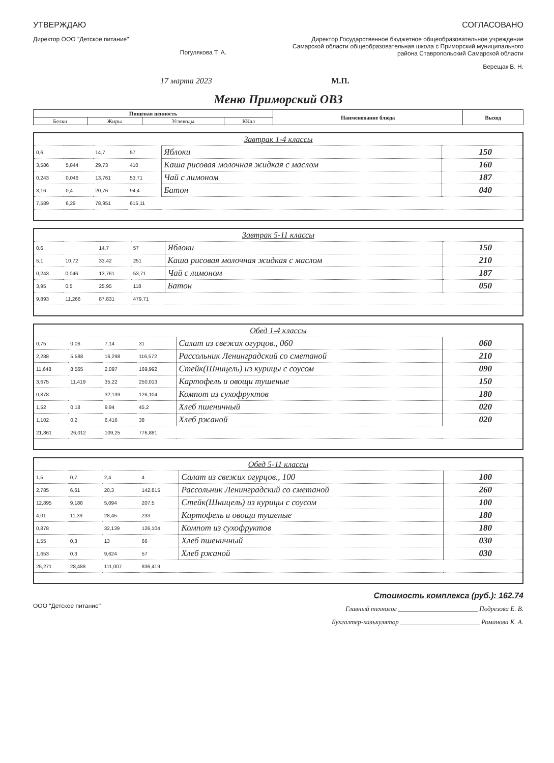УТВЕРЖДАЮ
Директор ООО "Детское питание"
Погулякова Т. А.
СОГЛАСОВАНО
Директор Государственное бюджетное общеобразовательное учреждение Самарской области общеобразовательная школа с Приморский муниципального района Ставропольский Самарской области
Верещак В. Н.
17 марта 2023 М.П.
Меню Приморский ОВЗ
| Пищевая ценность | | | | Наименование блюда | Выход |
| --- | --- | --- | --- | --- | --- |
| Белки | Жиры | Углеводы | ККал | | |
| Завтрак 1-4 классы | | | | | |
| 0,6 | | 14,7 | 57 | Яблоки | 150 |
| 3,586 | 5,844 | 29,73 | 410 | Каша рисовая молочная жидкая с маслом | 160 |
| 0,243 | 0,046 | 13,761 | 53,71 | Чай с лимоном | 187 |
| 3,16 | 0,4 | 20,76 | 94,4 | Батон | 040 |
| 7,589 | 6,29 | 78,951 | 615,11 | | |
| Завтрак 5-11 классы | | | | | |
| 0,6 | | 14,7 | 57 | Яблоки | 150 |
| 5,1 | 10,72 | 33,42 | 251 | Каша рисовая молочная жидкая с маслом | 210 |
| 0,243 | 0,046 | 13,761 | 53,71 | Чай с лимоном | 187 |
| 3,95 | 0,5 | 25,95 | 118 | Батон | 050 |
| 9,893 | 11,266 | 87,831 | 479,71 | | |
| Обед 1-4 классы | | | | | |
| 0,75 | 0,06 | 7,14 | 31 | Салат из свежих огурцов., 060 | 060 |
| 2,288 | 5,588 | 16,298 | 116,572 | Рассольник Ленинградский со сметаной | 210 |
| 11,648 | 8,565 | 2,097 | 169,992 | Стейк(Шницель) из курицы с соусом | 090 |
| 3,675 | 11,419 | 35,22 | 250,013 | Картофель и овощи тушеные | 150 |
| 0,878 | | 32,139 | 126,104 | Компот из сухофруктов | 180 |
| 1,52 | 0,18 | 9,94 | 45,2 | Хлеб пшеничный | 020 |
| 1,102 | 0,2 | 6,416 | 38 | Хлеб ржаной | 020 |
| 21,861 | 26,012 | 109,25 | 776,881 | | |
| Обед 5-11 классы | | | | | |
| 1,5 | 0,7 | 2,4 | 4 | Салат из свежих огурцов., 100 | 100 |
| 2,785 | 6,61 | 20,3 | 142,815 | Рассольник Ленинградский со сметаной | 260 |
| 12,895 | 9,188 | 5,094 | 207,5 | Стейк(Шницель) из курицы с соусом | 100 |
| 4,01 | 11,39 | 28,45 | 233 | Картофель и овощи тушеные | 180 |
| 0,878 | | 32,139 | 126,104 | Компот из сухофруктов | 180 |
| 1,55 | 0,3 | 13 | 66 | Хлеб пшеничный | 030 |
| 1,653 | 0,3 | 9,624 | 57 | Хлеб ржаной | 030 |
| 25,271 | 28,488 | 111,007 | 836,419 | | |
Стоимость комплекса (руб.): 162.74
ООО "Детское питание"
Главный технолог ________________________ Подрезова Е. В.
Бухгалтер-калькулятор ________________________ Романова К. А.